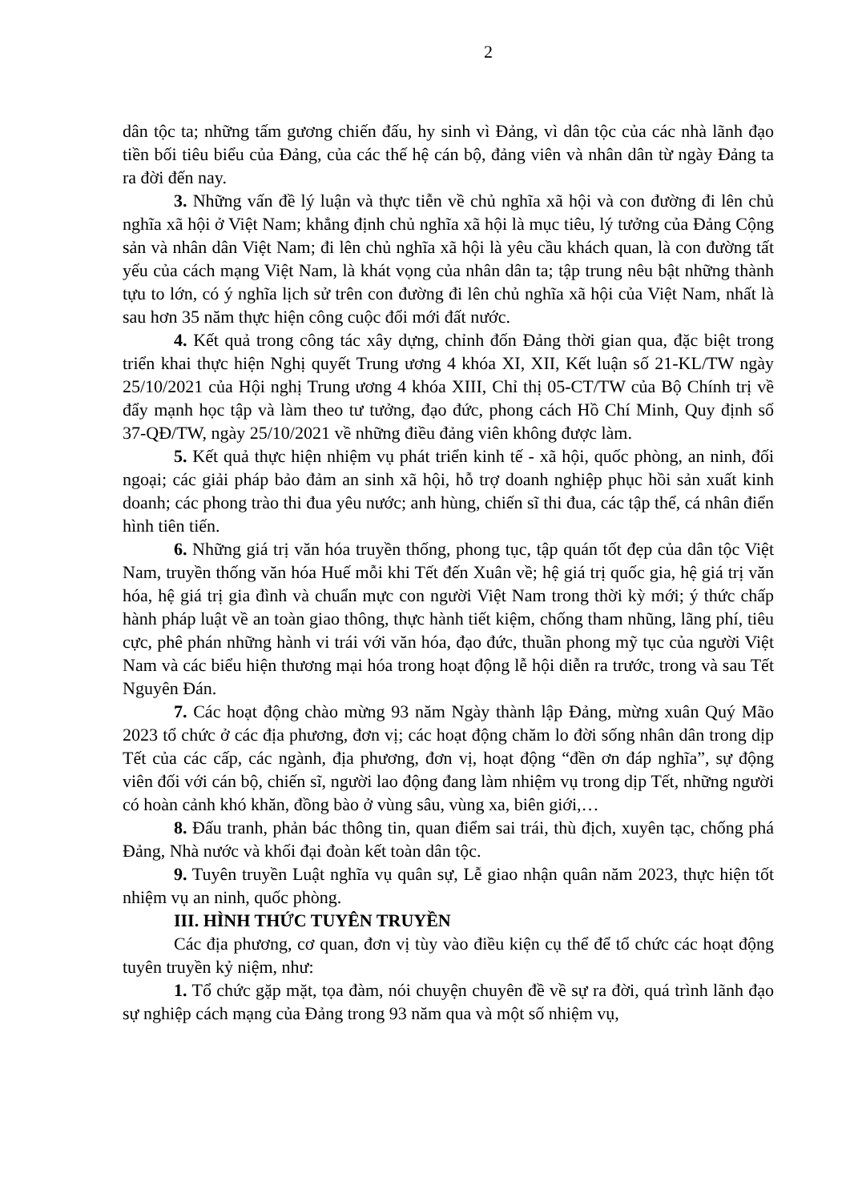2
dân tộc ta; những tấm gương chiến đấu, hy sinh vì Đảng, vì dân tộc của các nhà lãnh đạo tiền bối tiêu biểu của Đảng, của các thế hệ cán bộ, đảng viên và nhân dân từ ngày Đảng ta ra đời đến nay.
3. Những vấn đề lý luận và thực tiễn về chủ nghĩa xã hội và con đường đi lên chủ nghĩa xã hội ở Việt Nam; khẳng định chủ nghĩa xã hội là mục tiêu, lý tưởng của Đảng Cộng sản và nhân dân Việt Nam; đi lên chủ nghĩa xã hội là yêu cầu khách quan, là con đường tất yếu của cách mạng Việt Nam, là khát vọng của nhân dân ta; tập trung nêu bật những thành tựu to lớn, có ý nghĩa lịch sử trên con đường đi lên chủ nghĩa xã hội của Việt Nam, nhất là sau hơn 35 năm thực hiện công cuộc đổi mới đất nước.
4. Kết quả trong công tác xây dựng, chỉnh đốn Đảng thời gian qua, đặc biệt trong triển khai thực hiện Nghị quyết Trung ương 4 khóa XI, XII, Kết luận số 21-KL/TW ngày 25/10/2021 của Hội nghị Trung ương 4 khóa XIII, Chỉ thị 05-CT/TW của Bộ Chính trị về đẩy mạnh học tập và làm theo tư tưởng, đạo đức, phong cách Hồ Chí Minh, Quy định số 37-QĐ/TW, ngày 25/10/2021 về những điều đảng viên không được làm.
5. Kết quả thực hiện nhiệm vụ phát triển kinh tế - xã hội, quốc phòng, an ninh, đối ngoại; các giải pháp bảo đảm an sinh xã hội, hỗ trợ doanh nghiệp phục hồi sản xuất kinh doanh; các phong trào thi đua yêu nước; anh hùng, chiến sĩ thi đua, các tập thể, cá nhân điển hình tiên tiến.
6. Những giá trị văn hóa truyền thống, phong tục, tập quán tốt đẹp của dân tộc Việt Nam, truyền thống văn hóa Huế mỗi khi Tết đến Xuân về; hệ giá trị quốc gia, hệ giá trị văn hóa, hệ giá trị gia đình và chuẩn mực con người Việt Nam trong thời kỳ mới; ý thức chấp hành pháp luật về an toàn giao thông, thực hành tiết kiệm, chống tham nhũng, lãng phí, tiêu cực, phê phán những hành vi trái với văn hóa, đạo đức, thuần phong mỹ tục của người Việt Nam và các biểu hiện thương mại hóa trong hoạt động lễ hội diễn ra trước, trong và sau Tết Nguyên Đán.
7. Các hoạt động chào mừng 93 năm Ngày thành lập Đảng, mừng xuân Quý Mão 2023 tổ chức ở các địa phương, đơn vị; các hoạt động chăm lo đời sống nhân dân trong dịp Tết của các cấp, các ngành, địa phương, đơn vị, hoạt động “đền ơn đáp nghĩa”, sự động viên đối với cán bộ, chiến sĩ, người lao động đang làm nhiệm vụ trong dịp Tết, những người có hoàn cảnh khó khăn, đồng bào ở vùng sâu, vùng xa, biên giới,…
8. Đấu tranh, phản bác thông tin, quan điểm sai trái, thù địch, xuyên tạc, chống phá Đảng, Nhà nước và khối đại đoàn kết toàn dân tộc.
9. Tuyên truyền Luật nghĩa vụ quân sự, Lễ giao nhận quân năm 2023, thực hiện tốt nhiệm vụ an ninh, quốc phòng.
III. HÌNH THỨC TUYÊN TRUYỀN
Các địa phương, cơ quan, đơn vị tùy vào điều kiện cụ thể để tổ chức các hoạt động tuyên truyền kỷ niệm, như:
1. Tổ chức gặp mặt, tọa đàm, nói chuyện chuyên đề về sự ra đời, quá trình lãnh đạo sự nghiệp cách mạng của Đảng trong 93 năm qua và một số nhiệm vụ,